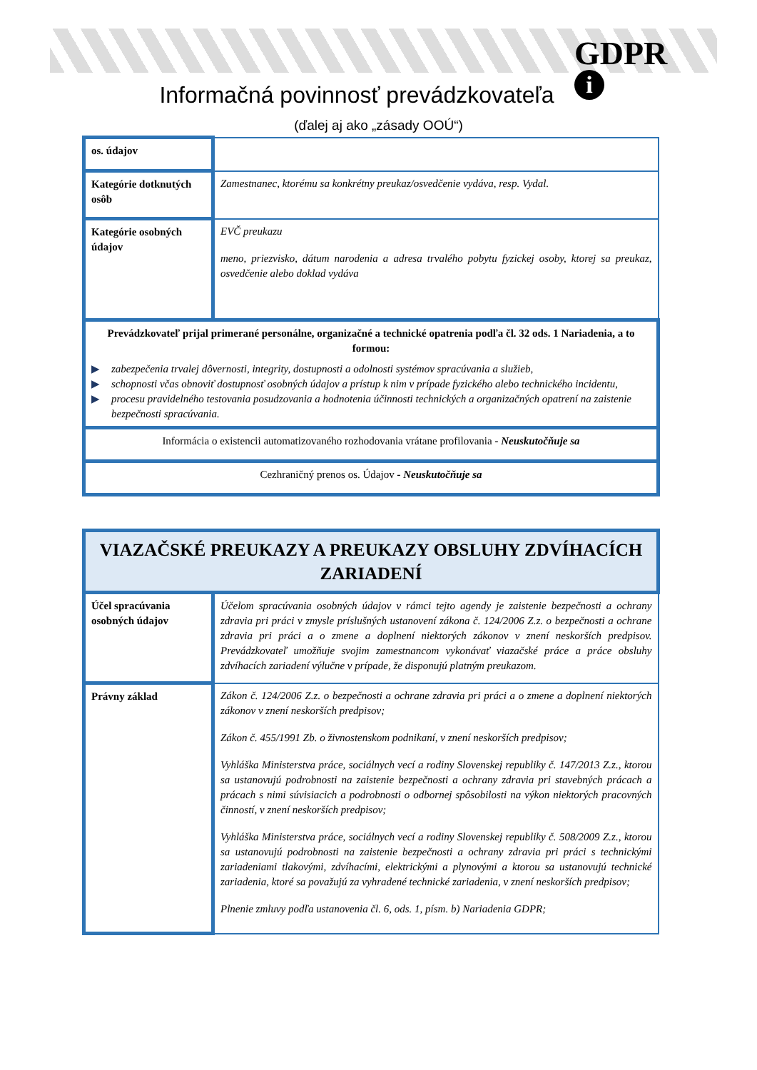GDPR
i
Informačná povinnosť prevádzkovateľa
(ďalej aj ako „zásady OOÚ“)
| os. údajov | |
| Kategórie dotknutých osôb | Zamestnanec, ktorému sa konkrétny preukaz/osvedčenie vydáva, resp. Vydal. |
| Kategórie osobných údajov | EVČ preukazu meno, priezvisko, dátum narodenia a adresa trvalého pobytu fyzickej osoby, ktorej sa preukaz, osvedčenie alebo doklad vydáva |
| Prevádzkovateľ prijal primerané personálne, organizačné a technické opatrenia podľa čl. 32 ods. 1 Nariadenia, a to formou: ▶ zabezpečenia trvalej dôvernosti, integrity, dostupnosti a odolnosti systémov spracúvania a služieb, ▶ schopnosti včas obnoviť dostupnosť osobných údajov a prístup k nim v prípade fyzického alebo technického incidentu, ▶ procesu pravidelného testovania posudzovania a hodnotenia účinnosti technických a organizačných opatrení na zaistenie bezpečnosti spracúvania. | |
| Informácia o existencii automatizovaného rozhodovania vrátane profilovania - Neuskutočňuje sa | |
| Cezhraničný prenos os. Údajov - Neuskutočňuje sa | |
| VIAZAČSKÉ PREUKAZY A PREUKAZY OBSLUHY ZDVÍHACÍCH ZARIADENÍ | |
| Účel spracúvania osobných údajov | Účelom spracúvania osobných údajov v rámci tejto agendy je zaistenie bezpečnosti a ochrany zdravia pri práci v zmysle príslušných ustanovení zákona č. 124/2006 Z.z. o bezpečnosti a ochrane zdravia pri práci a o zmene a doplnení niektorých zákonov v znení neskorších predpisov. Prevádzkovateľ umožňuje svojim zamestnancom vykonávať viazačské práce a práce obsluhy zdvíhacích zariadení výlučne v prípade, že disponujú platným preukazom. |
| Právny základ | Zákon č. 124/2006 Z.z. o bezpečnosti a ochrane zdravia pri práci a o zmene a doplnení niektorých zákonov v znení neskorších predpisov; Zákon č. 455/1991 Zb. o živnostenskom podnikaní, v znení neskorších predpisov; Vyhláška Ministerstva práce, sociálnych vecí a rodiny Slovenskej republiky č. 147/2013 Z.z., ktorou sa ustanovujú podrobnosti na zaistenie bezpečnosti a ochrany zdravia pri stavebných prácach a prácach s nimi súvisiacich a podrobnosti o odbornej spôsobilosti na výkon niektorých pracovných činností, v znení neskorších predpisov; Vyhláška Ministerstva práce, sociálnych vecí a rodiny Slovenskej republiky č. 508/2009 Z.z., ktorou sa ustanovujú podrobnosti na zaistenie bezpečnosti a ochrany zdravia pri práci s technickými zariadeniami tlakovými, zdvíhacími, elektrickými a plynovými a ktorou sa ustanovujú technické zariadenia, ktoré sa považujú za vyhradené technické zariadenia, v znení neskorších predpisov; Plnenie zmluvy podľa ustanovenia čl. 6, ods. 1, písm. b) Nariadenia GDPR; |